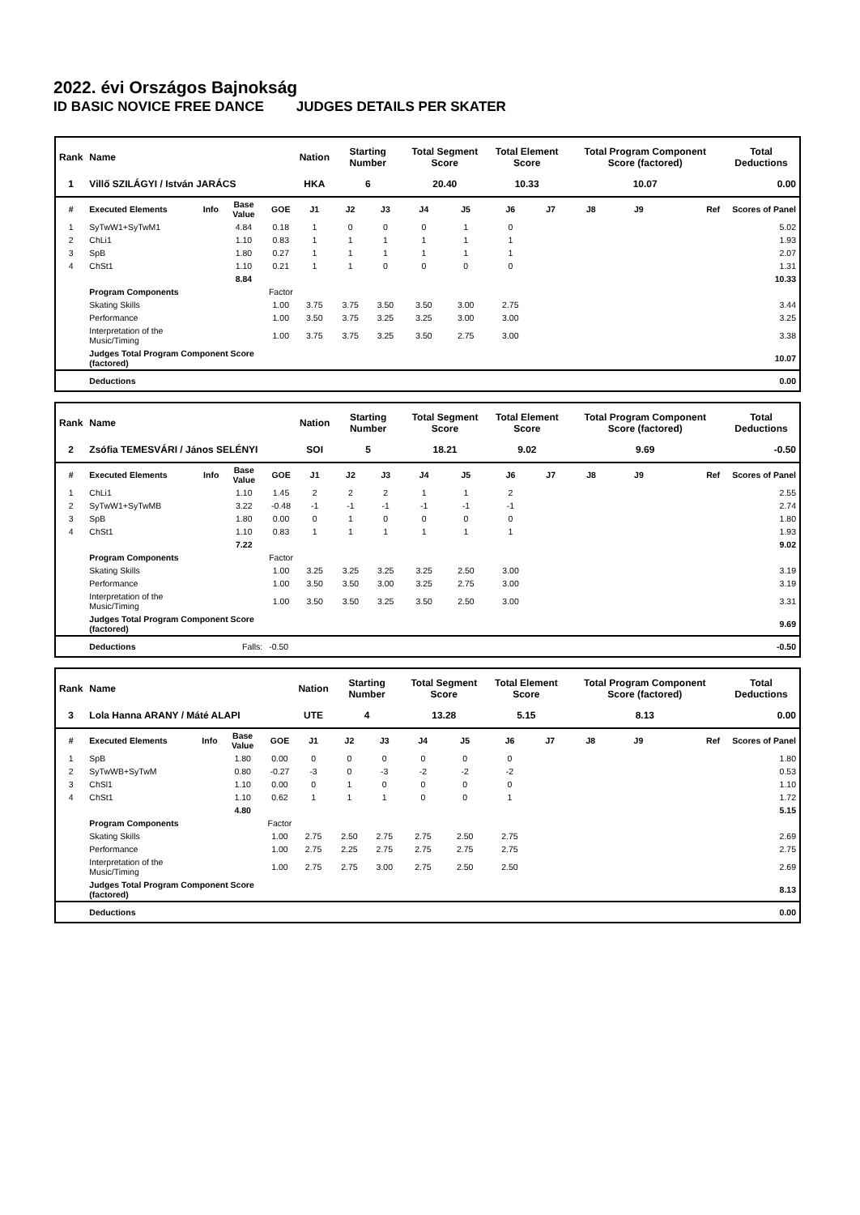2022. évi Országos Bajnokság
ID BASIC NOVICE FREE DANCE JUDGES DETAILS PER SKATER
| Rank | Name | | | | Nation | Starting Number | | Total Segment Score | | Total Element Score | | Total Program Component Score (factored) | | | Total Deductions |
| --- | --- | --- | --- | --- | --- | --- | --- | --- | --- | --- | --- | --- | --- | --- | --- |
| 1 | Villő SZILÁGYI / István JARÁCS | | | | HKA | 6 | | 20.40 | | 10.33 | | 10.07 | | | 0.00 |
| # | Executed Elements | Info | Base Value | GOE | J1 | J2 | J3 | J4 | J5 | J6 | J7 | J8 | J9 | Ref | Scores of Panel |
| 1 | SyTwW1+SyTwM1 | | 4.84 | 0.18 | 1 | 0 | 0 | 0 | 1 | 0 | | | | | 5.02 |
| 2 | ChLi1 | | 1.10 | 0.83 | 1 | 1 | 1 | 1 | 1 | 1 | | | | | 1.93 |
| 3 | SpB | | 1.80 | 0.27 | 1 | 1 | 1 | 1 | 1 | 1 | | | | | 2.07 |
| 4 | ChSt1 | | 1.10 | 0.21 | 1 | 1 | 0 | 0 | 0 | 0 | | | | | 1.31 |
| | | | 8.84 | | | | | | | | | | | | 10.33 |
| | Program Components | | | Factor | | | | | | | | | | | |
| | Skating Skills | | | 1.00 | 3.75 | 3.75 | 3.50 | 3.50 | 3.00 | 2.75 | | | | | 3.44 |
| | Performance | | | 1.00 | 3.50 | 3.75 | 3.25 | 3.25 | 3.00 | 3.00 | | | | | 3.25 |
| | Interpretation of the Music/Timing | | | 1.00 | 3.75 | 3.75 | 3.25 | 3.50 | 2.75 | 3.00 | | | | | 3.38 |
| | Judges Total Program Component Score (factored) | | | | | | | | | | | | | | 10.07 |
| | Deductions | | | | | | | | | | | | | | 0.00 |
| Rank | Name | | | | Nation | Starting Number | | Total Segment Score | | Total Element Score | | Total Program Component Score (factored) | | | Total Deductions |
| --- | --- | --- | --- | --- | --- | --- | --- | --- | --- | --- | --- | --- | --- | --- | --- |
| 2 | Zsófia TEMESVÁRI / János SELÉNYI | | | | SOI | 5 | | 18.21 | | 9.02 | | 9.69 | | | -0.50 |
| # | Executed Elements | Info | Base Value | GOE | J1 | J2 | J3 | J4 | J5 | J6 | J7 | J8 | J9 | Ref | Scores of Panel |
| 1 | ChLi1 | | 1.10 | 1.45 | 2 | 2 | 2 | 1 | 1 | 2 | | | | | 2.55 |
| 2 | SyTwW1+SyTwMB | | 3.22 | -0.48 | -1 | -1 | -1 | -1 | -1 | -1 | | | | | 2.74 |
| 3 | SpB | | 1.80 | 0.00 | 0 | 1 | 0 | 0 | 0 | 0 | | | | | 1.80 |
| 4 | ChSt1 | | 1.10 | 0.83 | 1 | 1 | 1 | 1 | 1 | 1 | | | | | 1.93 |
| | | | 7.22 | | | | | | | | | | | | 9.02 |
| | Program Components | | | Factor | | | | | | | | | | | |
| | Skating Skills | | | 1.00 | 3.25 | 3.25 | 3.25 | 3.25 | 2.50 | 3.00 | | | | | 3.19 |
| | Performance | | | 1.00 | 3.50 | 3.50 | 3.00 | 3.25 | 2.75 | 3.00 | | | | | 3.19 |
| | Interpretation of the Music/Timing | | | 1.00 | 3.50 | 3.50 | 3.25 | 3.50 | 2.50 | 3.00 | | | | | 3.31 |
| | Judges Total Program Component Score (factored) | | | | | | | | | | | | | | 9.69 |
| | Deductions | | Falls: | -0.50 | | | | | | | | | | | -0.50 |
| Rank | Name | | | | Nation | Starting Number | | Total Segment Score | | Total Element Score | | Total Program Component Score (factored) | | | Total Deductions |
| --- | --- | --- | --- | --- | --- | --- | --- | --- | --- | --- | --- | --- | --- | --- | --- |
| 3 | Lola Hanna ARANY / Máté ALAPI | | | | UTE | 4 | | 13.28 | | 5.15 | | 8.13 | | | 0.00 |
| # | Executed Elements | Info | Base Value | GOE | J1 | J2 | J3 | J4 | J5 | J6 | J7 | J8 | J9 | Ref | Scores of Panel |
| 1 | SpB | | 1.80 | 0.00 | 0 | 0 | 0 | 0 | 0 | 0 | | | | | 1.80 |
| 2 | SyTwWB+SyTwM | | 0.80 | -0.27 | -3 | 0 | -3 | -2 | -2 | -2 | | | | | 0.53 |
| 3 | ChSl1 | | 1.10 | 0.00 | 0 | 1 | 0 | 0 | 0 | 0 | | | | | 1.10 |
| 4 | ChSt1 | | 1.10 | 0.62 | 1 | 1 | 1 | 0 | 0 | 1 | | | | | 1.72 |
| | | | 4.80 | | | | | | | | | | | | 5.15 |
| | Program Components | | | Factor | | | | | | | | | | | |
| | Skating Skills | | | 1.00 | 2.75 | 2.50 | 2.75 | 2.75 | 2.50 | 2.75 | | | | | 2.69 |
| | Performance | | | 1.00 | 2.75 | 2.25 | 2.75 | 2.75 | 2.75 | 2.75 | | | | | 2.75 |
| | Interpretation of the Music/Timing | | | 1.00 | 2.75 | 2.75 | 3.00 | 2.75 | 2.50 | 2.50 | | | | | 2.69 |
| | Judges Total Program Component Score (factored) | | | | | | | | | | | | | | 8.13 |
| | Deductions | | | | | | | | | | | | | | 0.00 |